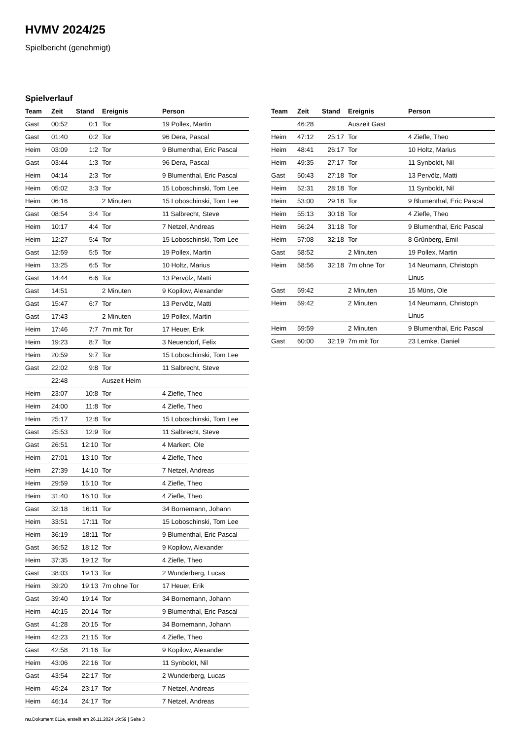HVMV 2024/25
Spielbericht (genehmigt)
Spielverlauf
| Team | Zeit | Stand | Ereignis | Person |
| --- | --- | --- | --- | --- |
| Gast | 00:52 | 0:1 | Tor | 19 Pollex, Martin |
| Gast | 01:40 | 0:2 | Tor | 96 Dera, Pascal |
| Heim | 03:09 | 1:2 | Tor | 9 Blumenthal, Eric Pascal |
| Gast | 03:44 | 1:3 | Tor | 96 Dera, Pascal |
| Heim | 04:14 | 2:3 | Tor | 9 Blumenthal, Eric Pascal |
| Heim | 05:02 | 3:3 | Tor | 15 Loboschinski, Tom Lee |
| Heim | 06:16 | | 2 Minuten | 15 Loboschinski, Tom Lee |
| Gast | 08:54 | 3:4 | Tor | 11 Salbrecht, Steve |
| Heim | 10:17 | 4:4 | Tor | 7 Netzel, Andreas |
| Heim | 12:27 | 5:4 | Tor | 15 Loboschinski, Tom Lee |
| Gast | 12:59 | 5:5 | Tor | 19 Pollex, Martin |
| Heim | 13:25 | 6:5 | Tor | 10 Holtz, Marius |
| Gast | 14:44 | 6:6 | Tor | 13 Pervölz, Matti |
| Gast | 14:51 | | 2 Minuten | 9 Kopilow, Alexander |
| Gast | 15:47 | 6:7 | Tor | 13 Pervölz, Matti |
| Gast | 17:43 | | 2 Minuten | 19 Pollex, Martin |
| Heim | 17:46 | 7:7 | 7m mit Tor | 17 Heuer, Erik |
| Heim | 19:23 | 8:7 | Tor | 3 Neuendorf, Felix |
| Heim | 20:59 | 9:7 | Tor | 15 Loboschinski, Tom Lee |
| Gast | 22:02 | 9:8 | Tor | 11 Salbrecht, Steve |
| | 22:48 | | Auszeit Heim | |
| Heim | 23:07 | 10:8 | Tor | 4 Ziefle, Theo |
| Heim | 24:00 | 11:8 | Tor | 4 Ziefle, Theo |
| Heim | 25:17 | 12:8 | Tor | 15 Loboschinski, Tom Lee |
| Gast | 25:53 | 12:9 | Tor | 11 Salbrecht, Steve |
| Gast | 26:51 | 12:10 | Tor | 4 Markert, Ole |
| Heim | 27:01 | 13:10 | Tor | 4 Ziefle, Theo |
| Heim | 27:39 | 14:10 | Tor | 7 Netzel, Andreas |
| Heim | 29:59 | 15:10 | Tor | 4 Ziefle, Theo |
| Heim | 31:40 | 16:10 | Tor | 4 Ziefle, Theo |
| Gast | 32:18 | 16:11 | Tor | 34 Bornemann, Johann |
| Heim | 33:51 | 17:11 | Tor | 15 Loboschinski, Tom Lee |
| Heim | 36:19 | 18:11 | Tor | 9 Blumenthal, Eric Pascal |
| Gast | 36:52 | 18:12 | Tor | 9 Kopilow, Alexander |
| Heim | 37:35 | 19:12 | Tor | 4 Ziefle, Theo |
| Gast | 38:03 | 19:13 | Tor | 2 Wunderberg, Lucas |
| Heim | 39:20 | 19:13 | 7m ohne Tor | 17 Heuer, Erik |
| Gast | 39:40 | 19:14 | Tor | 34 Bornemann, Johann |
| Heim | 40:15 | 20:14 | Tor | 9 Blumenthal, Eric Pascal |
| Gast | 41:28 | 20:15 | Tor | 34 Bornemann, Johann |
| Heim | 42:23 | 21:15 | Tor | 4 Ziefle, Theo |
| Gast | 42:58 | 21:16 | Tor | 9 Kopilow, Alexander |
| Heim | 43:06 | 22:16 | Tor | 11 Synboldt, Nil |
| Gast | 43:54 | 22:17 | Tor | 2 Wunderberg, Lucas |
| Heim | 45:24 | 23:17 | Tor | 7 Netzel, Andreas |
| Heim | 46:14 | 24:17 | Tor | 7 Netzel, Andreas |
| Team | Zeit | Stand | Ereignis | Person |
| --- | --- | --- | --- | --- |
| | 46:28 | | Auszeit Gast | |
| Heim | 47:12 | 25:17 | Tor | 4 Ziefle, Theo |
| Heim | 48:41 | 26:17 | Tor | 10 Holtz, Marius |
| Heim | 49:35 | 27:17 | Tor | 11 Synboldt, Nil |
| Gast | 50:43 | 27:18 | Tor | 13 Pervölz, Matti |
| Heim | 52:31 | 28:18 | Tor | 11 Synboldt, Nil |
| Heim | 53:00 | 29:18 | Tor | 9 Blumenthal, Eric Pascal |
| Heim | 55:13 | 30:18 | Tor | 4 Ziefle, Theo |
| Heim | 56:24 | 31:18 | Tor | 9 Blumenthal, Eric Pascal |
| Heim | 57:08 | 32:18 | Tor | 8 Grünberg, Emil |
| Gast | 58:52 | | 2 Minuten | 19 Pollex, Martin |
| Heim | 58:56 | 32:18 | 7m ohne Tor | 14 Neumann, Christoph Linus |
| Gast | 59:42 | | 2 Minuten | 15 Müns, Ole |
| Heim | 59:42 | | 2 Minuten | 14 Neumann, Christoph Linus |
| Heim | 59:59 | | 2 Minuten | 9 Blumenthal, Eric Pascal |
| Gast | 60:00 | 32:19 | 7m mit Tor | 23 Lemke, Daniel |
nu.Dokument 011e, erstellt am 26.11.2024 19:59 | Seite 3